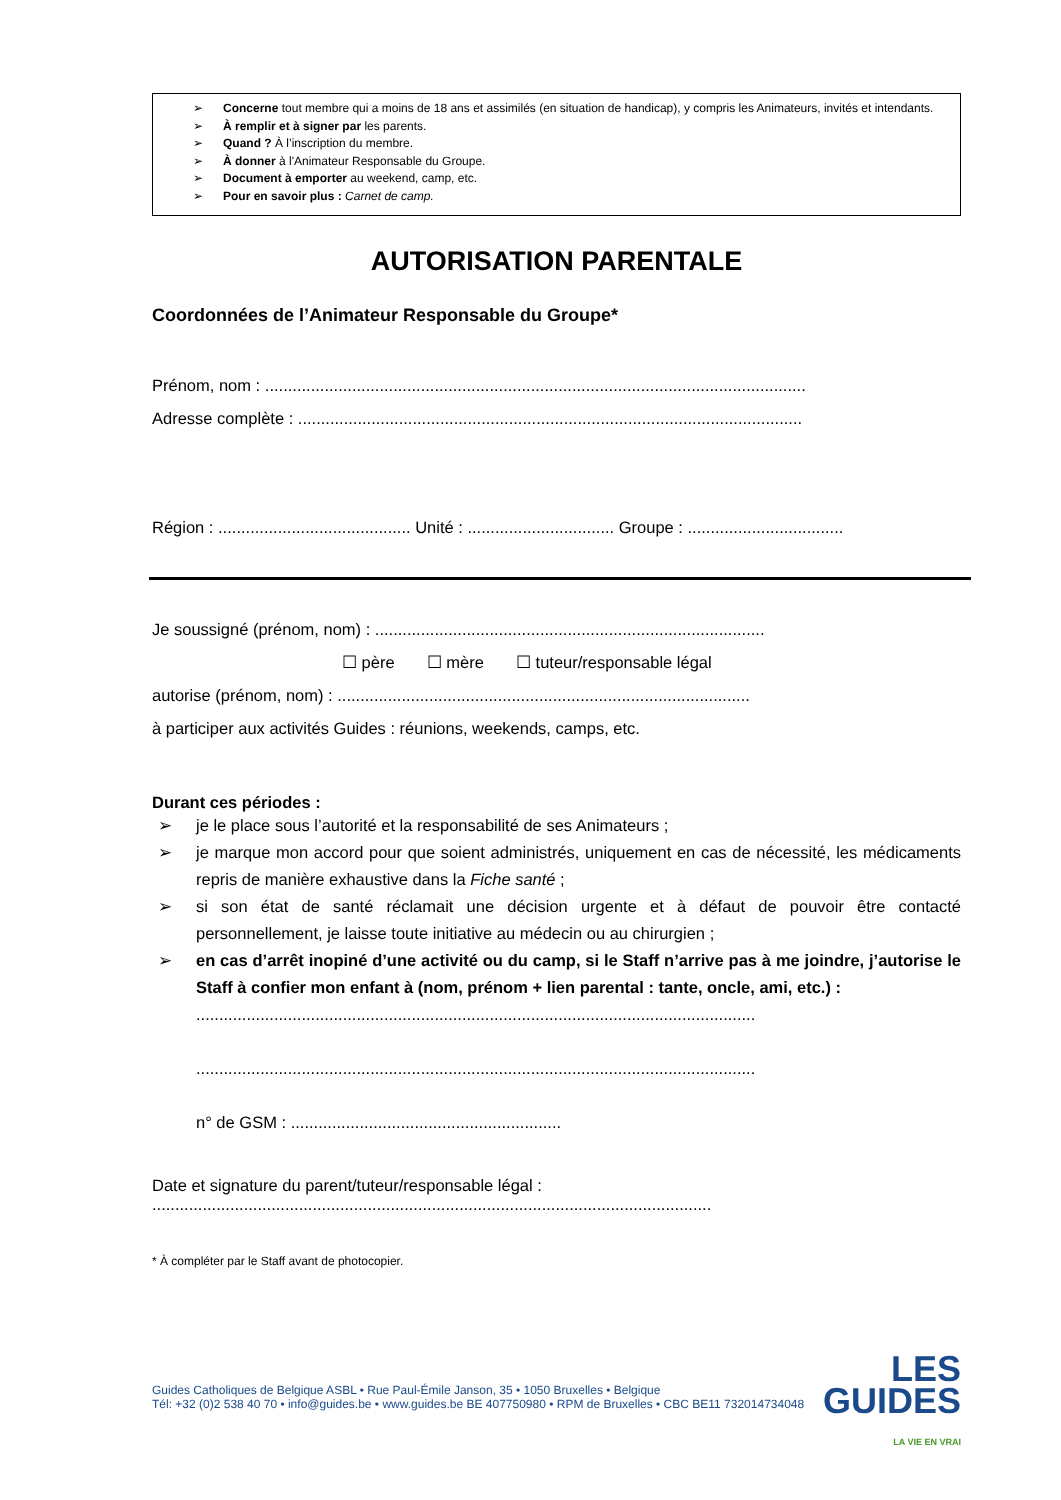➢ Concerne tout membre qui a moins de 18 ans et assimilés (en situation de handicap), y compris les Animateurs, invités et intendants.
➢ À remplir et à signer par les parents.
➢ Quand ? À l’inscription du membre.
➢ À donner à l'Animateur Responsable du Groupe.
➢ Document à emporter au weekend, camp, etc.
➢ Pour en savoir plus : Carnet de camp.
AUTORISATION PARENTALE
Coordonnées de l’Animateur Responsable du Groupe*
Prénom, nom : ......................................................................................................................
Adresse complète : ..............................................................................................................
Région : .......................................... Unité : ................................ Groupe : ..................................
Je soussigné (prénom, nom) : .....................................................................................
☐ père ☐ mère ☐ tuteur/responsable légal
autorise (prénom, nom) : ..........................................................................................
à participer aux activités Guides : réunions, weekends, camps, etc.
Durant ces périodes :
➢ je le place sous l’autorité et la responsabilité de ses Animateurs ;
➢ je marque mon accord pour que soient administrés, uniquement en cas de nécessité, les médicaments repris de manière exhaustive dans la Fiche santé ;
➢ si son état de santé réclamait une décision urgente et à défaut de pouvoir être contacté personnellement, je laisse toute initiative au médecin ou au chirurgien ;
➢ en cas d’arrêt inopiné d’une activité ou du camp, si le Staff n’arrive pas à me joindre, j’autorise le Staff à confier mon enfant à (nom, prénom + lien parental : tante, oncle, ami, etc.) :
..........................................................................................................................
..........................................................................................................................
n° de GSM : ...........................................................
Date et signature du parent/tuteur/responsable légal :
..........................................................................................................................
* À compléter par le Staff avant de photocopier.
LES
GUIDES
LA VIE EN VRAI
Guides Catholiques de Belgique ASBL • Rue Paul-Émile Janson, 35 • 1050 Bruxelles • Belgique
Tél: +32 (0)2 538 40 70 • info@guides.be • www.guides.be BE 407750980 • RPM de Bruxelles • CBC BE11 732014734048